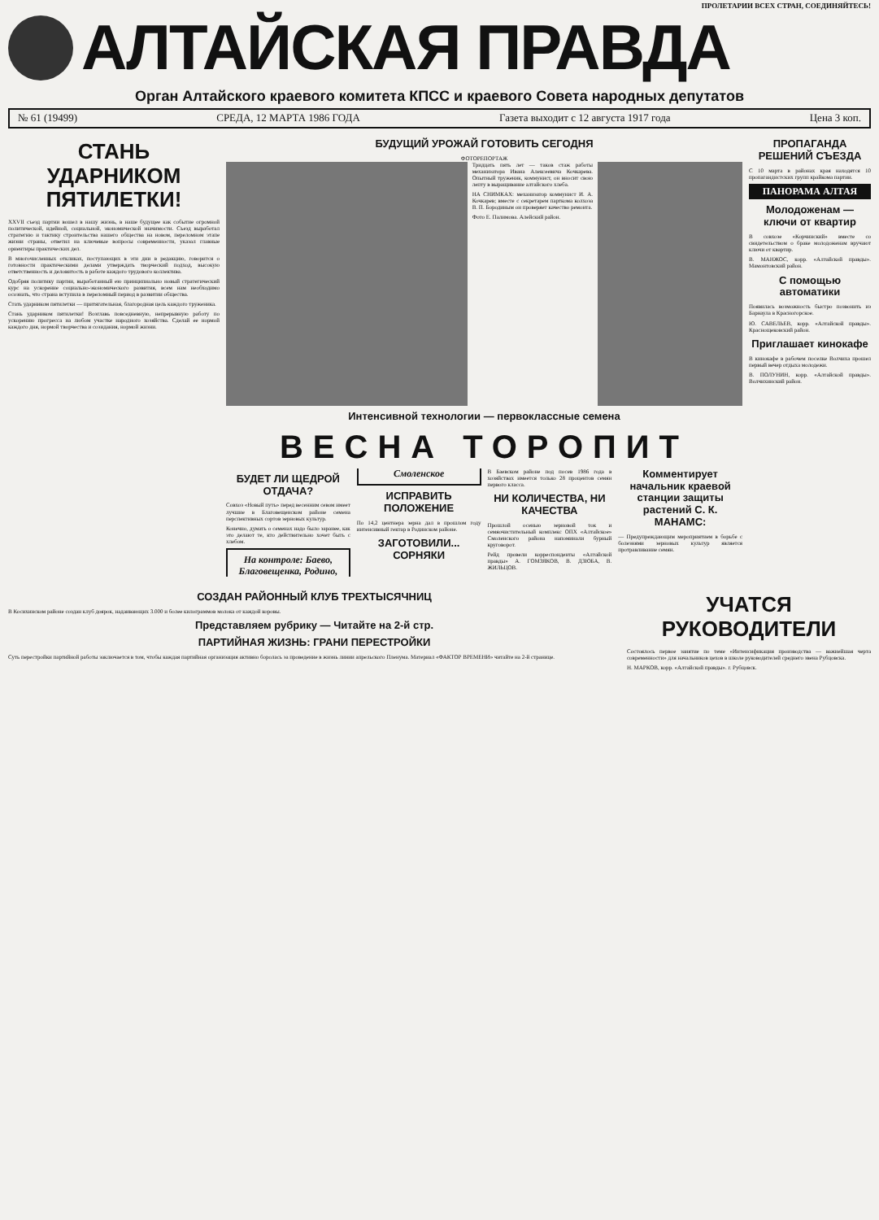ПРОЛЕТАРИИ ВСЕХ СТРАН, СОЕДИНЯЙТЕСЬ!
АЛТАЙСКАЯ ПРАВДА
Орган Алтайского краевого комитета КПСС и краевого Совета народных депутатов
№ 61 (19499) СРЕДА, 12 МАРТА 1986 ГОДА Газета выходит с 12 августа 1917 года Цена 3 коп.
СТАНЬ УДАРНИКОМ ПЯТИЛЕТКИ!
XXVII съезд партии вошел в нашу жизнь, в наше будущее как событие огромной политической, идейной, социальной, экономической значимости. Съезд выработал стратегию и тактику строительства нашего общества на новом, переломном этапе жизни страны, ответил на ключевые вопросы современности, указал главные ориентиры практических дел.
В многочисленных откликах, поступающих в эти дни в редакцию, говорится о готовности практическими делами утверждать творческий подход, высокую ответственность и деловитость в работе каждого трудового коллектива.
Одобряя политику партии, выработанный ею принципиально новый стратегический курс на ускорение социально-экономического развития, всем нам необходимо осознать, что страна вступила в переломный период в развитии общества.
Стать ударником пятилетки — притягательная, благородная цель каждого труженика.
Стань ударником пятилетки! Возглавь повседневную, непрерывную работу по ускорению прогресса на любом участке народного хозяйства. Сделай ее нормой каждого дня, нормой творчества и созидания, нормой жизни.
БУДУЩИЙ УРОЖАЙ ГОТОВИТЬ СЕГОДНЯ
ФОТОРЕПОРТАЖ
Тридцать пять лет — таков стаж работы механизатора Ивана Алексеевича Кочкарева. Опытный труженик, коммунист, он вносит свою лепту в выращивание алтайского хлеба.
НА СНИМКАХ: механизатор коммунист И. А. Кочкарев; вместе с секретарем парткома колхоза В. П. Бородиным он проверяет качество ремонта.
Фото Е. Палимова. Алейский район.
Интенсивной технологии — первоклассные семена
ВЕСНА ТОРОПИТ
БУДЕТ ЛИ ЩЕДРОЙ ОТДАЧА?
Совхоз «Новый путь» перед весенним севом имеет лучшие в Благовещенском районе семена перспективных сортов зерновых культур.
Конечно, думать о семенах надо было заранее, как это делают те, кто действительно хочет быть с хлебом.
На контроле: Баево, Благовещенка, Родино, Смоленское
ИСПРАВИТЬ ПОЛОЖЕНИЕ
По 14,2 центнера зерна дал в прошлом году интенсивный гектар в Родинском районе.
ЗАГОТОВИЛИ... СОРНЯКИ
В Баевском районе под посев 1986 года в хозяйствах имеется только 28 процентов семян первого класса.
НИ КОЛИЧЕСТВА, НИ КАЧЕСТВА
Прошлой осенью зерновой ток и семяочистительный комплекс ОПХ «Алтайское» Смоленского района напоминали бурный круговорот.
Рейд провели корреспонденты «Алтайской правды» А. ГОМЗЯКОВ, В. ДЗЮБА, В. ЖИЛЬЦОВ.
Комментирует начальник краевой станции защиты растений С. К. МАНАМС:
— Предупреждающим мероприятием в борьбе с болезнями зерновых культур является протравливание семян.
ПРОПАГАНДА РЕШЕНИЙ СЪЕЗДА
С 10 марта в районах края находятся 10 пропагандистских групп крайкома партии.
ПАНОРАМА АЛТАЯ
Молодоженам — ключи от квартир
В совхозе «Корчинский» вместе со свидетельством о браке молодоженам вручают ключи от квартир.
В. МАНЖОС, корр. «Алтайской правды». Мамонтовский район.
С помощью автоматики
Появилась возможность быстро позвонить из Барнаула в Красногорское.
Ю. САВЕЛЬЕВ, корр. «Алтайской правды». Краснощековский район.
Приглашает кинокафе
В кинокафе в рабочем поселке Волчиха прошел первый вечер отдыха молодежи.
В. ПОЛУНИН, корр. «Алтайской правды». Волчихинский район.
СОЗДАН РАЙОННЫЙ КЛУБ ТРЕХТЫСЯЧНИЦ
В Косихинском районе создан клуб доярок, надаивающих 3.000 и более килограммов молока от каждой коровы.
Представляем рубрику — Читайте на 2-й стр.
ПАРТИЙНАЯ ЖИЗНЬ: ГРАНИ ПЕРЕСТРОЙКИ
Суть перестройки партийной работы заключается в том, чтобы каждая партийная организация активно боролась за проведение в жизнь линии апрельского Пленума. Материал «ФАКТОР ВРЕМЕНИ» читайте на 2-й странице.
УЧАТСЯ РУКОВОДИТЕЛИ
Состоялось первое занятие по теме «Интенсификация производства — важнейшая черта современности» для начальников цехов в школе руководителей среднего звена Рубцовска.
Н. МАРКОВ, корр. «Алтайской правды». г. Рубцовск.